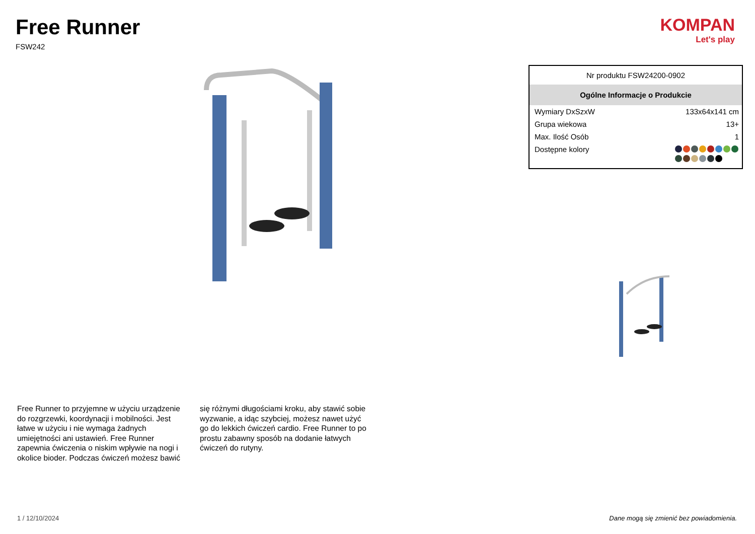Free Runner
FSW242
KOMPAN
Let's play
| Nr produktu FSW24200-0902 | |
| Ogólne Informacje o Produkcie | |
| Wymiary DxSzxW | 133x64x141 cm |
| Grupa wiekowa | 13+ |
| Max. Ilość Osób | 1 |
| Dostępne kolory | |
Free Runner to przyjemne w użyciu urządzenie do rozgrzewki, koordynacji i mobilności. Jest łatwe w użyciu i nie wymaga żadnych umiejętności ani ustawień. Free Runner zapewnia ćwiczenia o niskim wpływie na nogi i okolice bioder. Podczas ćwiczeń możesz bawić się różnymi długościami kroku, aby stawić sobie wyzwanie, a idąc szybciej, możesz nawet użyć go do lekkich ćwiczeń cardio. Free Runner to po prostu zabawny sposób na dodanie łatwych ćwiczeń do rutyny.
1 / 12/10/2024 Dane mogą się zmienić bez powiadomienia.